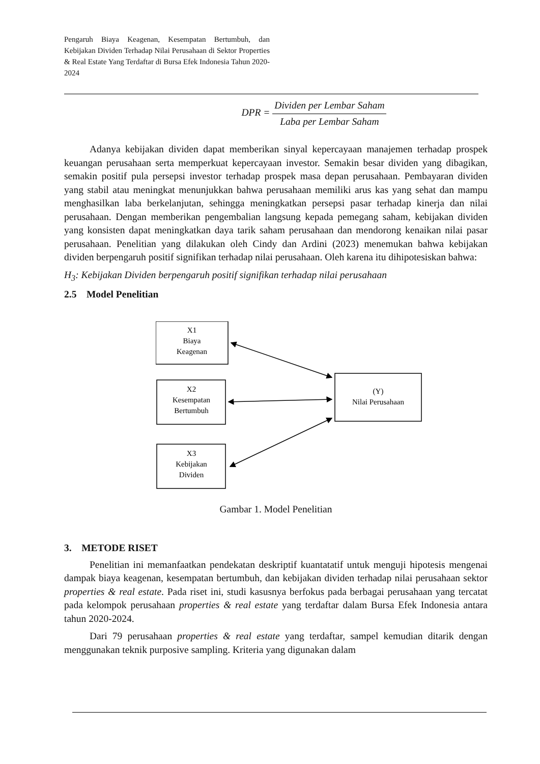Pengaruh Biaya Keagenan, Kesempatan Bertumbuh, dan Kebijakan Dividen Terhadap Nilai Perusahaan di Sektor Properties & Real Estate Yang Terdaftar di Bursa Efek Indonesia Tahun 2020-2024
DPR = Dividen per Lembar Saham Laba per Lembar Saham
Adanya kebijakan dividen dapat memberikan sinyal kepercayaan manajemen terhadap prospek keuangan perusahaan serta memperkuat kepercayaan investor. Semakin besar dividen yang dibagikan, semakin positif pula persepsi investor terhadap prospek masa depan perusahaan. Pembayaran dividen yang stabil atau meningkat menunjukkan bahwa perusahaan memiliki arus kas yang sehat dan mampu menghasilkan laba berkelanjutan, sehingga meningkatkan persepsi pasar terhadap kinerja dan nilai perusahaan. Dengan memberikan pengembalian langsung kepada pemegang saham, kebijakan dividen yang konsisten dapat meningkatkan daya tarik saham perusahaan dan mendorong kenaikan nilai pasar perusahaan. Penelitian yang dilakukan oleh Cindy dan Ardini (2023) menemukan bahwa kebijakan dividen berpengaruh positif signifikan terhadap nilai perusahaan. Oleh karena itu dihipotesiskan bahwa:
H<sub>3</sub>: Kebijakan Dividen berpengaruh positif signifikan terhadap nilai perusahaan
2.5 Model Penelitian
X1
Biaya
Keagenan
X2
Kesempatan
Bertumbuh
X3
Kebijakan
Dividen
(Y)
Nilai Perusahaan
Gambar 1. Model Penelitian
3. METODE RISET
Penelitian ini memanfaatkan pendekatan deskriptif kuantatatif untuk menguji hipotesis mengenai dampak biaya keagenan, kesempatan bertumbuh, dan kebijakan dividen terhadap nilai perusahaan sektor properties & real estate. Pada riset ini, studi kasusnya berfokus pada berbagai perusahaan yang tercatat pada kelompok perusahaan properties & real estate yang terdaftar dalam Bursa Efek Indonesia antara tahun 2020-2024.
Dari 79 perusahaan properties & real estate yang terdaftar, sampel kemudian ditarik dengan menggunakan teknik purposive sampling. Kriteria yang digunakan dalam